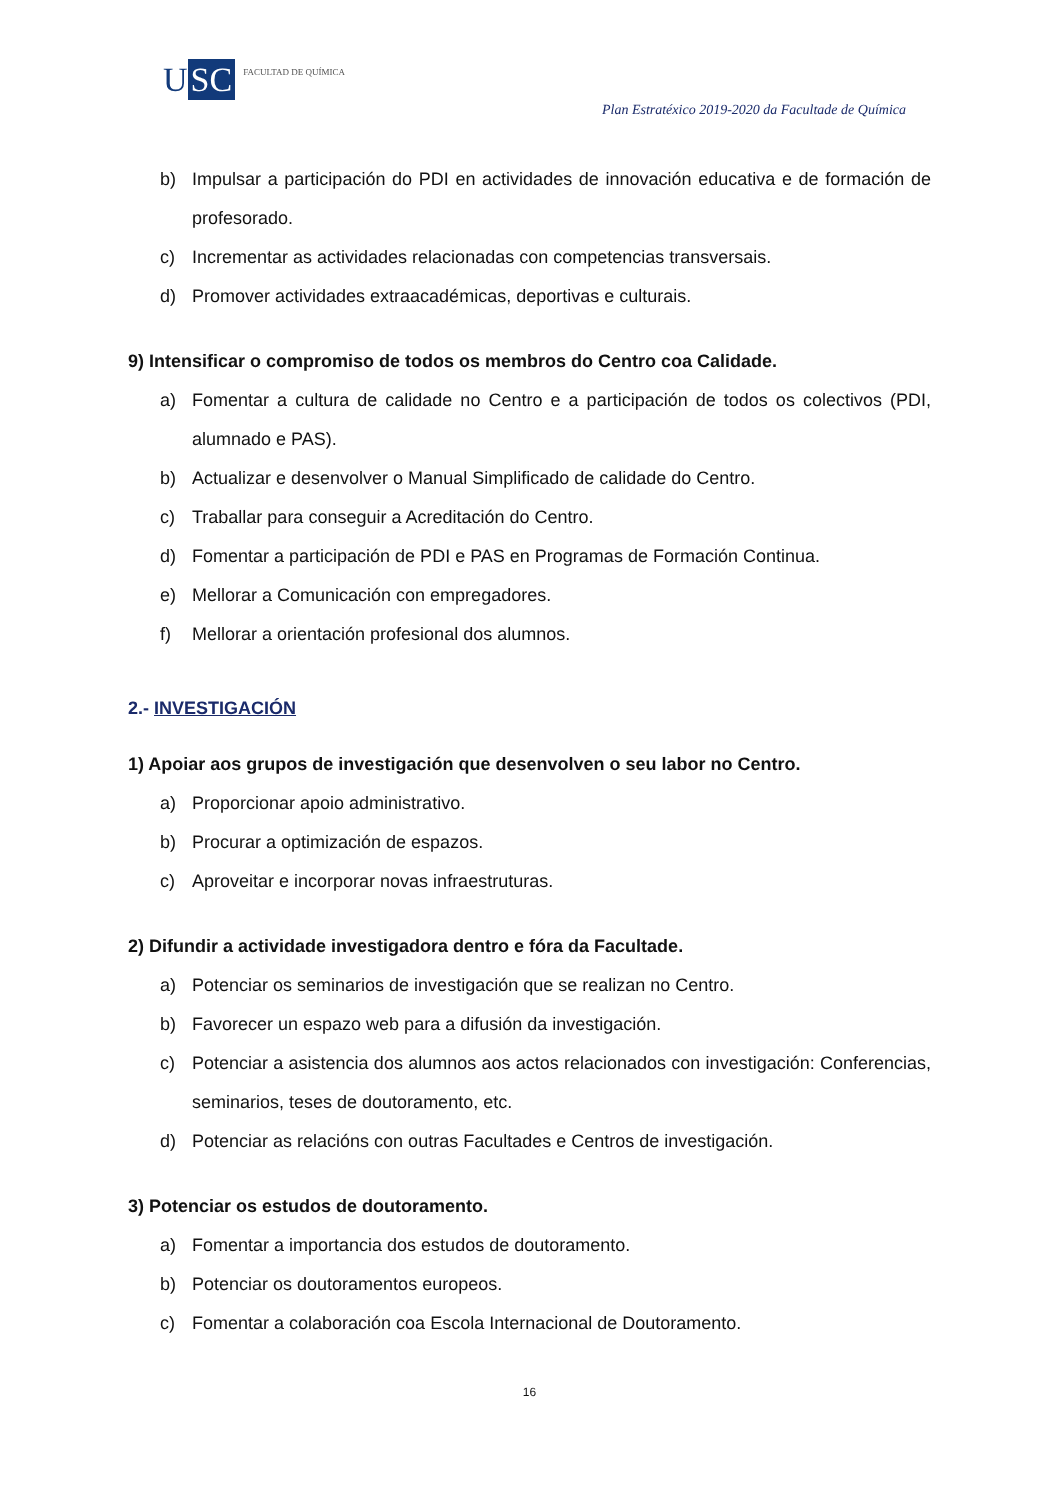U SC
FACULTAD DE QUÍMICA
Plan Estratéxico 2019-2020 da Facultade de Química
b) Impulsar a participación do PDI en actividades de innovación educativa e de formación de profesorado.
c) Incrementar as actividades relacionadas con competencias transversais.
d) Promover actividades extraacadémicas, deportivas e culturais.
9) Intensificar o compromiso de todos os membros do Centro coa Calidade.
a) Fomentar a cultura de calidade no Centro e a participación de todos os colectivos (PDI, alumnado e PAS).
b) Actualizar e desenvolver o Manual Simplificado de calidade do Centro.
c) Traballar para conseguir a Acreditación do Centro.
d) Fomentar a participación de PDI e PAS en Programas de Formación Continua.
e) Mellorar a Comunicación con empregadores.
f) Mellorar a orientación profesional dos alumnos.
2.- INVESTIGACIÓN
1) Apoiar aos grupos de investigación que desenvolven o seu labor no Centro.
a) Proporcionar apoio administrativo.
b) Procurar a optimización de espazos.
c) Aproveitar e incorporar novas infraestruturas.
2) Difundir a actividade investigadora dentro e fóra da Facultade.
a) Potenciar os seminarios de investigación que se realizan no Centro.
b) Favorecer un espazo web para a difusión da investigación.
c) Potenciar a asistencia dos alumnos aos actos relacionados con investigación: Conferencias, seminarios, teses de doutoramento, etc.
d) Potenciar as relacións con outras Facultades e Centros de investigación.
3) Potenciar os estudos de doutoramento.
a) Fomentar a importancia dos estudos de doutoramento.
b) Potenciar os doutoramentos europeos.
c) Fomentar a colaboración coa Escola Internacional de Doutoramento.
16